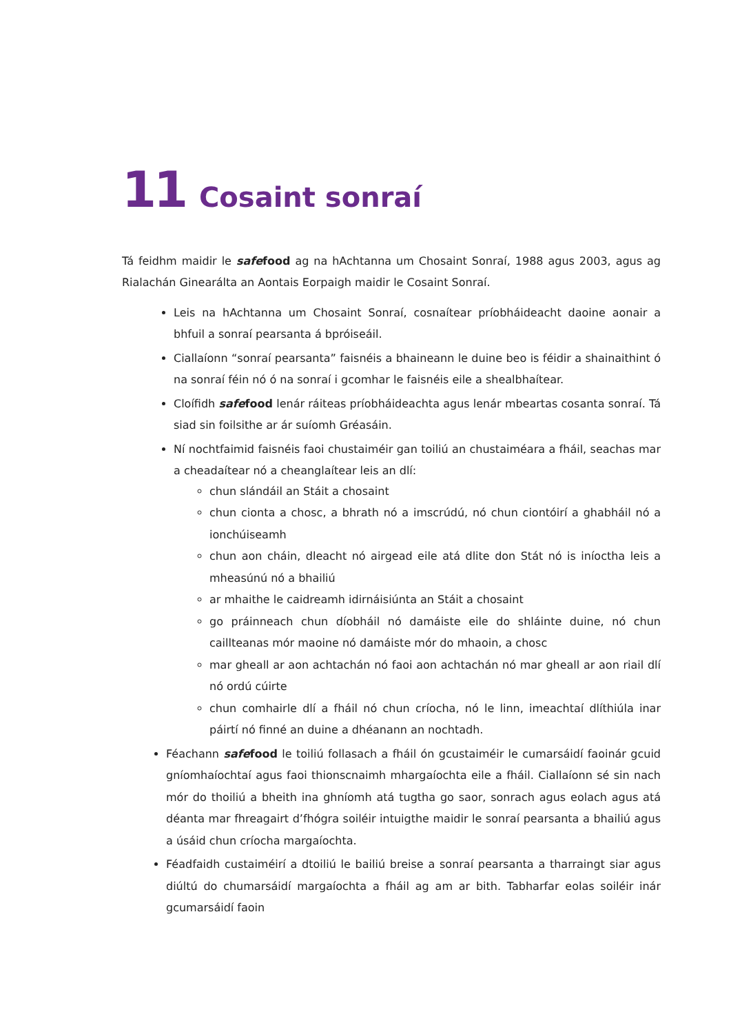11 Cosaint sonraí
Tá feidhm maidir le safefood ag na hAchtanna um Chosaint Sonraí, 1988 agus 2003, agus ag Rialachán Ginearálta an Aontais Eorpaigh maidir le Cosaint Sonraí.
Leis na hAchtanna um Chosaint Sonraí, cosnaítear príobháideacht daoine aonair a bhfuil a sonraí pearsanta á bpróiseáil.
Ciallaíonn “sonraí pearsanta” faisnéis a bhaineann le duine beo is féidir a shainaithint ó na sonraí féin nó ó na sonraí i gcomhar le faisnéis eile a shealbhaítear.
Cloífidh safefood lenár ráiteas príobháideachta agus lenár mbeartas cosanta sonraí. Tá siad sin foilsithe ar ár suíomh Gréasáin.
Ní nochtfaimid faisnéis faoi chustaiméir gan toiliú an chustaiméara a fháil, seachas mar a cheadaítear nó a cheanglaítear leis an dlí:
chun slándáil an Stáit a chosaint
chun cionta a chosc, a bhrath nó a imscrúdú, nó chun ciontóirí a ghabháil nó a ionchúiseamh
chun aon cháin, dleacht nó airgead eile atá dlite don Stát nó is iníoctha leis a mheasúnú nó a bhailiú
ar mhaithe le caidreamh idirnáisiúnta an Stáit a chosaint
go práinneach chun díobháil nó damáiste eile do shláinte duine, nó chun caillteanas mór maoine nó damáiste mór do mhaoin, a chosc
mar gheall ar aon achtachán nó faoi aon achtachán nó mar gheall ar aon riail dlí nó ordú cúirte
chun comhairle dlí a fháil nó chun críocha, nó le linn, imeachtaí dlíthiúla inar páirtí nó finné an duine a dhéanann an nochtadh.
Féachann safefood le toiliú follasach a fháil ón gcustaiméir le cumarsáidí faoinár gcuid gníomhaíochtaí agus faoi thionscnaimh mhargaíochta eile a fháil. Ciallaíonn sé sin nach mór do thoiliú a bheith ina ghníomh atá tugtha go saor, sonrach agus eolach agus atá déanta mar fhreagairt d’fhógra soiléir intuigthe maidir le sonraí pearsanta a bhailiú agus a úsáid chun críocha margaíochta.
Féadfaidh custaiméirí a dtoiliú le bailiú breise a sonraí pearsanta a tharraingt siar agus diúltú do chumarsáidí margaíochta a fháil ag am ar bith. Tabharfar eolas soiléir inár gcumarsáidí faoin